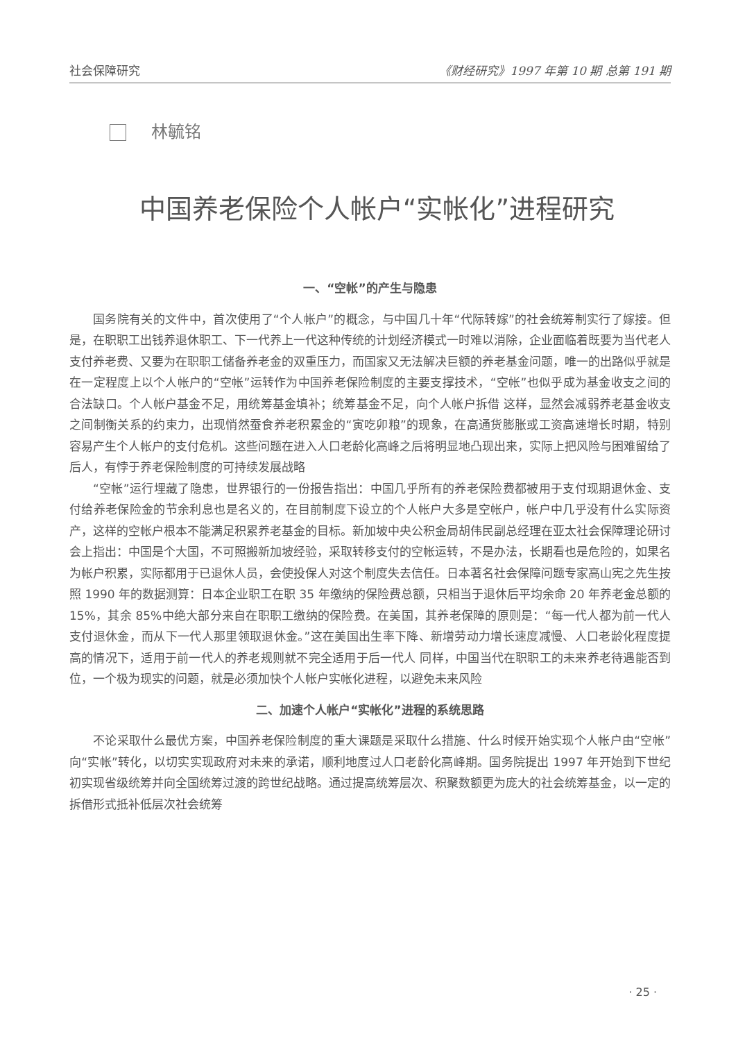社会保障研究 《财经研究》1997 年第 10 期 总第 191 期
林毓铭
中国养老保险个人帐户“实帐化”进程研究
一、“空帐”的产生与隐患
国务院有关的文件中，首次使用了“个人帐户”的概念，与中国几十年“代际转嫁”的社会统筹制实行了嫁接。但是，在职职工出钱养退休职工、下一代养上一代这种传统的计划经济模式一时难以消除，企业面临着既要为当代老人支付养老费、又要为在职职工储备养老金的双重压力，而国家又无法解决巨额的养老基金问题，唯一的出路似乎就是在一定程度上以个人帐户的“空帐”运转作为中国养老保险制度的主要支撑技术，“空帐”也似乎成为基金收支之间的合法缺口。个人帐户基金不足，用统筹基金填补；统筹基金不足，向个人帐户拆借 这样，显然会减弱养老基金收支之间制衡关系的约束力，出现悄然蚕食养老积累金的“寅吃卯粮”的现象，在高通货膨胀或工资高速增长时期，特别容易产生个人帐户的支付危机。这些问题在进入人口老龄化高峰之后将明显地凸现出来，实际上把风险与困难留给了后人，有悖于养老保险制度的可持续发展战略
“空帐”运行埋藏了隐患，世界银行的一份报告指出：中国几乎所有的养老保险费都被用于支付现期退休金、支付给养老保险金的节余利息也是名义的，在目前制度下设立的个人帐户大多是空帐户，帐户中几乎没有什么实际资产，这样的空帐户根本不能满足积累养老基金的目标。新加坡中央公积金局胡伟民副总经理在亚太社会保障理论研讨会上指出：中国是个大国，不可照搬新加坡经验，采取转移支付的空帐运转，不是办法，长期看也是危险的，如果名为帐户积累，实际都用于已退休人员，会使投保人对这个制度失去信任。日本著名社会保障问题专家高山宪之先生按照 1990 年的数据测算：日本企业职工在职 35 年缴纳的保险费总额，只相当于退休后平均余命 20 年养老金总额的 15%，其余 85%中绝大部分来自在职职工缴纳的保险费。在美国，其养老保障的原则是：“每一代人都为前一代人支付退休金，而从下一代人那里领取退休金。”这在美国出生率下降、新增劳动力增长速度减慢、人口老龄化程度提高的情况下，适用于前一代人的养老规则就不完全适用于后一代人 同样，中国当代在职职工的未来养老待遇能否到位，一个极为现实的问题，就是必须加快个人帐户实帐化进程，以避免未来风险
二、加速个人帐户“实帐化”进程的系统思路
不论采取什么最优方案，中国养老保险制度的重大课题是采取什么措施、什么时候开始实现个人帐户由“空帐”向“实帐”转化，以切实实现政府对未来的承诺，顺利地度过人口老龄化高峰期。国务院提出 1997 年开始到下世纪初实现省级统筹并向全国统筹过渡的跨世纪战略。通过提高统筹层次、积聚数额更为庞大的社会统筹基金，以一定的拆借形式抵补低层次社会统筹
· 25 ·